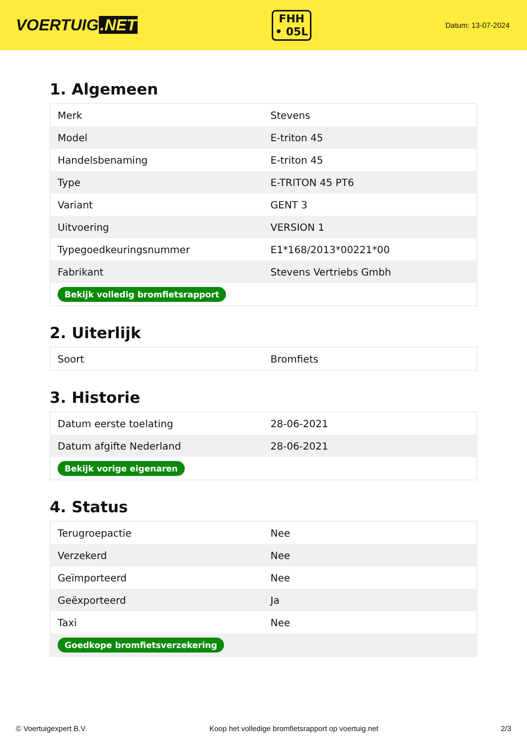VOERTUIG.NET
FHH
• 05L
Datum: 13-07-2024
1. Algemeen
| Merk | Stevens |
| Model | E-triton 45 |
| Handelsbenaming | E-triton 45 |
| Type | E-TRITON 45 PT6 |
| Variant | GENT 3 |
| Uitvoering | VERSION 1 |
| Typegoedkeuringsnummer | E1*168/2013*00221*00 |
| Fabrikant | Stevens Vertriebs Gmbh |
| Bekijk volledig bromfietsrapport | |
2. Uiterlijk
| Soort | Bromfiets |
3. Historie
| Datum eerste toelating | 28-06-2021 |
| Datum afgifte Nederland | 28-06-2021 |
| Bekijk vorige eigenaren | |
4. Status
| Terugroepactie | Nee |
| Verzekerd | Nee |
| Geïmporteerd | Nee |
| Geëxporteerd | Ja |
| Taxi | Nee |
| Goedkope bromfietsverzekering | |
© Voertuigexpert B.V. Koop het volledige bromfietsrapport op voertuig.net 2/3